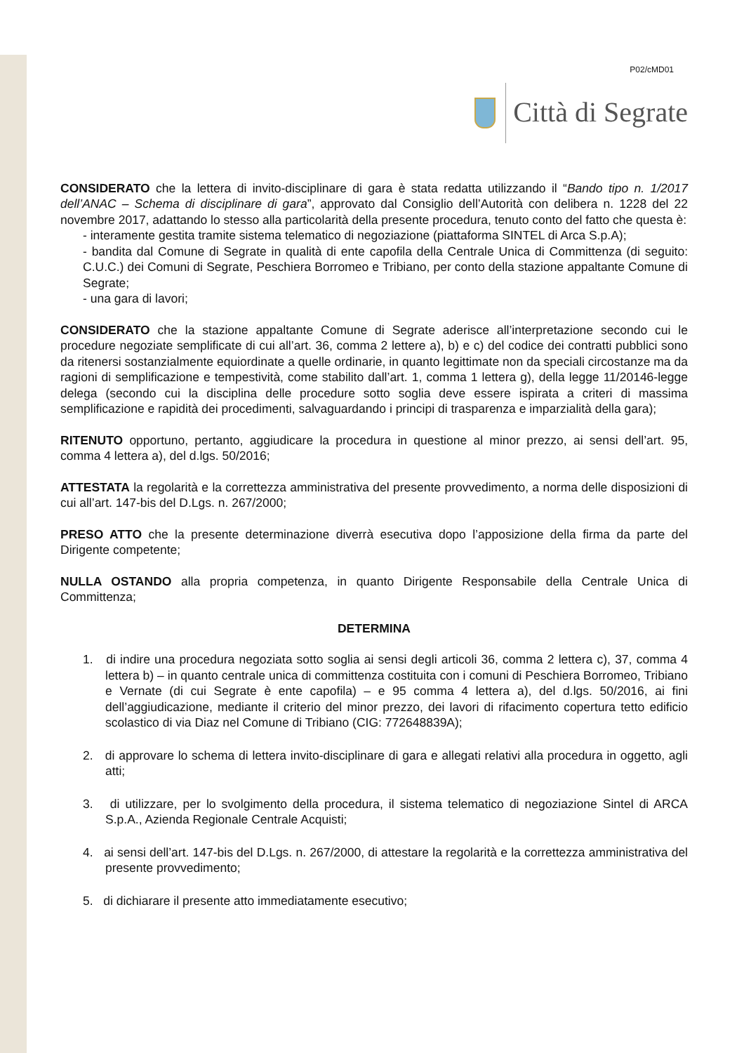P02/cMD01
Città di Segrate
CONSIDERATO che la lettera di invito-disciplinare di gara è stata redatta utilizzando il “Bando tipo n. 1/2017 dell’ANAC – Schema di disciplinare di gara”, approvato dal Consiglio dell’Autorità con delibera n. 1228 del 22 novembre 2017, adattando lo stesso alla particolarità della presente procedura, tenuto conto del fatto che questa è:
- interamente gestita tramite sistema telematico di negoziazione (piattaforma SINTEL di Arca S.p.A);
- bandita dal Comune di Segrate in qualità di ente capofila della Centrale Unica di Committenza (di seguito: C.U.C.) dei Comuni di Segrate, Peschiera Borromeo e Tribiano, per conto della stazione appaltante Comune di Segrate;
- una gara di lavori;
CONSIDERATO che la stazione appaltante Comune di Segrate aderisce all’interpretazione secondo cui le procedure negoziate semplificate di cui all’art. 36, comma 2 lettere a), b) e c) del codice dei contratti pubblici sono da ritenersi sostanzialmente equiordinate a quelle ordinarie, in quanto legittimate non da speciali circostanze ma da ragioni di semplificazione e tempestività, come stabilito dall’art. 1, comma 1 lettera g), della legge 11/20146-legge delega (secondo cui la disciplina delle procedure sotto soglia deve essere ispirata a criteri di massima semplificazione e rapidità dei procedimenti, salvaguardando i principi di trasparenza e imparzialità della gara);
RITENUTO opportuno, pertanto, aggiudicare la procedura in questione al minor prezzo, ai sensi dell’art. 95, comma 4 lettera a), del d.lgs. 50/2016;
ATTESTATA la regolarità e la correttezza amministrativa del presente provvedimento, a norma delle disposizioni di cui all’art. 147-bis del D.Lgs. n. 267/2000;
PRESO ATTO che la presente determinazione diverrà esecutiva dopo l’apposizione della firma da parte del Dirigente competente;
NULLA OSTANDO alla propria competenza, in quanto Dirigente Responsabile della Centrale Unica di Committenza;
DETERMINA
1. di indire una procedura negoziata sotto soglia ai sensi degli articoli 36, comma 2 lettera c), 37, comma 4 lettera b) – in quanto centrale unica di committenza costituita con i comuni di Peschiera Borromeo, Tribiano e Vernate (di cui Segrate è ente capofila) – e 95 comma 4 lettera a), del d.lgs. 50/2016, ai fini dell’aggiudicazione, mediante il criterio del minor prezzo, dei lavori di rifacimento copertura tetto edificio scolastico di via Diaz nel Comune di Tribiano (CIG: 772648839A);
2. di approvare lo schema di lettera invito-disciplinare di gara e allegati relativi alla procedura in oggetto, agli atti;
3. di utilizzare, per lo svolgimento della procedura, il sistema telematico di negoziazione Sintel di ARCA S.p.A., Azienda Regionale Centrale Acquisti;
4. ai sensi dell’art. 147-bis del D.Lgs. n. 267/2000, di attestare la regolarità e la correttezza amministrativa del presente provvedimento;
5. di dichiarare il presente atto immediatamente esecutivo;